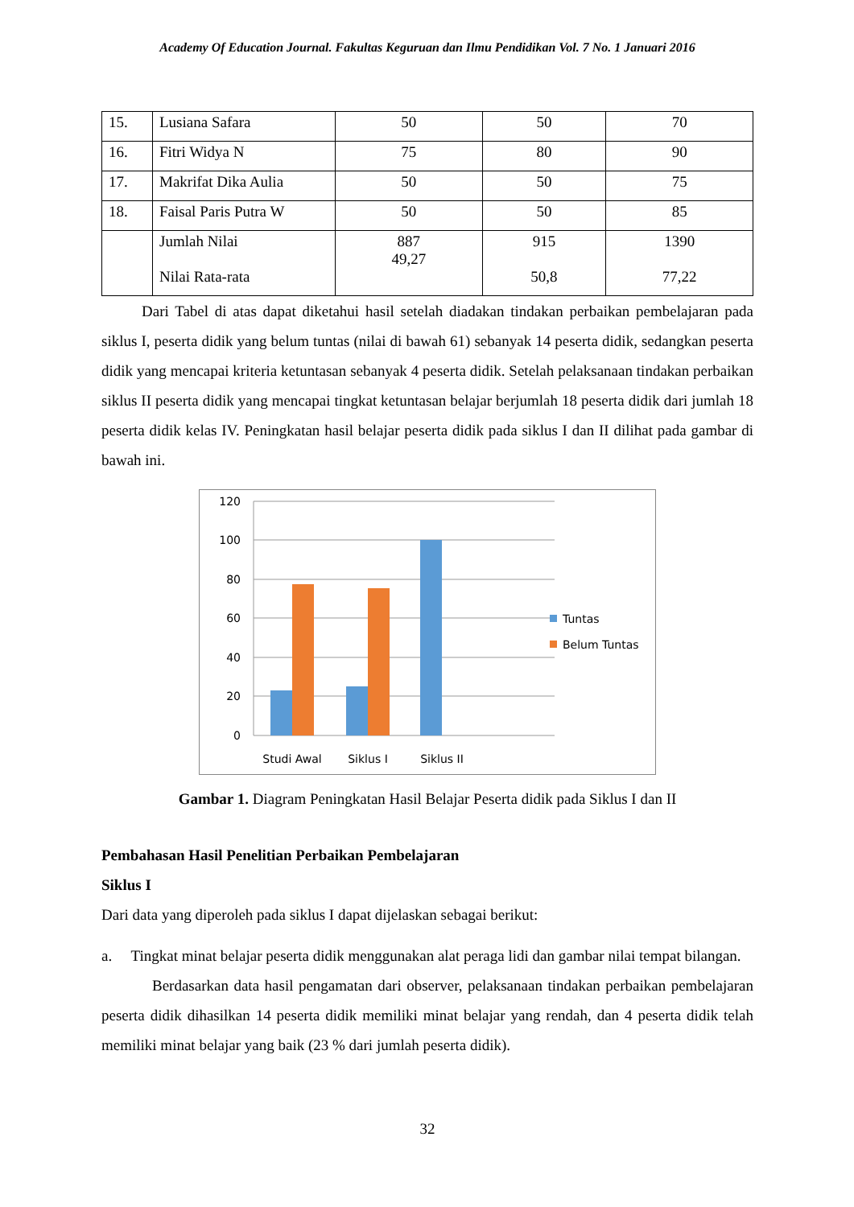Academy Of Education Journal. Fakultas Keguruan dan Ilmu Pendidikan Vol. 7 No. 1 Januari 2016
| 15. | Lusiana Safara | 50 | 50 | 70 |
| 16. | Fitri Widya N | 75 | 80 | 90 |
| 17. | Makrifat Dika Aulia | 50 | 50 | 75 |
| 18. | Faisal Paris Putra W | 50 | 50 | 85 |
| | Jumlah Nilai Nilai Rata-rata | 887 49,27 | 915 50,8 | 1390 77,22 |
Dari Tabel di atas dapat diketahui hasil setelah diadakan tindakan perbaikan pembelajaran pada siklus I, peserta didik yang belum tuntas (nilai di bawah 61) sebanyak 14 peserta didik, sedangkan peserta didik yang mencapai kriteria ketuntasan sebanyak 4 peserta didik. Setelah pelaksanaan tindakan perbaikan siklus II peserta didik yang mencapai tingkat ketuntasan belajar berjumlah 18 peserta didik dari jumlah 18 peserta didik kelas IV. Peningkatan hasil belajar peserta didik pada siklus I dan II dilihat pada gambar di bawah ini.
120
100
80
60
40
20
0
Studi Awal
Siklus I
Siklus II
Tuntas
Belum Tuntas
Gambar 1. Diagram Peningkatan Hasil Belajar Peserta didik pada Siklus I dan II
Pembahasan Hasil Penelitian Perbaikan Pembelajaran
Siklus I
Dari data yang diperoleh pada siklus I dapat dijelaskan sebagai berikut:
a. Tingkat minat belajar peserta didik menggunakan alat peraga lidi dan gambar nilai tempat bilangan.
Berdasarkan data hasil pengamatan dari observer, pelaksanaan tindakan perbaikan pembelajaran peserta didik dihasilkan 14 peserta didik memiliki minat belajar yang rendah, dan 4 peserta didik telah memiliki minat belajar yang baik (23 % dari jumlah peserta didik).
32